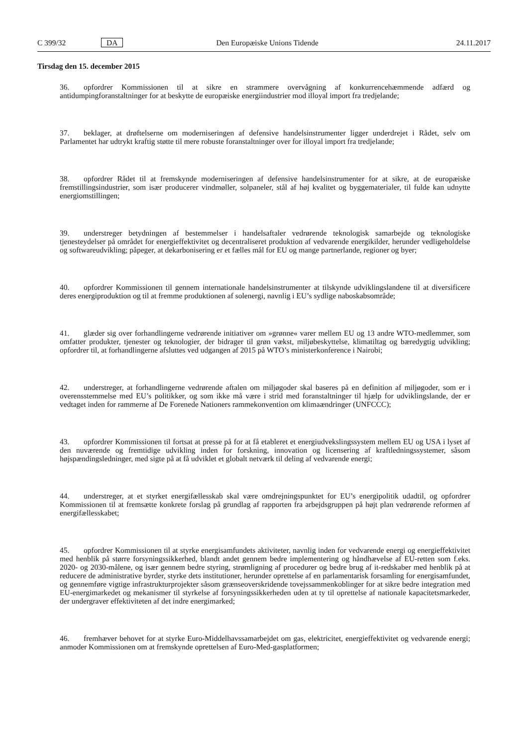C 399/32 DA Den Europæiske Unions Tidende 24.11.2017
Tirsdag den 15. december 2015
36. opfordrer Kommissionen til at sikre en strammere overvågning af konkurrencehæmmende adfærd og antidumpingforanstaltninger for at beskytte de europæiske energiindustrier mod illoyal import fra tredjelande;
37. beklager, at drøftelserne om moderniseringen af defensive handelsinstrumenter ligger underdrejet i Rådet, selv om Parlamentet har udtrykt kraftig støtte til mere robuste foranstaltninger over for illoyal import fra tredjelande;
38. opfordrer Rådet til at fremskynde moderniseringen af defensive handelsinstrumenter for at sikre, at de europæiske fremstillingsindustrier, som især producerer vindmøller, solpaneler, stål af høj kvalitet og byggematerialer, til fulde kan udnytte energiomstillingen;
39. understreger betydningen af bestemmelser i handelsaftaler vedrørende teknologisk samarbejde og teknologiske tjenesteydelser på området for energieffektivitet og decentraliseret produktion af vedvarende energikilder, herunder vedligeholdelse og softwareudvikling; påpeger, at dekarbonisering er et fælles mål for EU og mange partnerlande, regioner og byer;
40. opfordrer Kommissionen til gennem internationale handelsinstrumenter at tilskynde udviklingslandene til at diversificere deres energiproduktion og til at fremme produktionen af solenergi, navnlig i EU’s sydlige naboskabsområde;
41. glæder sig over forhandlingerne vedrørende initiativer om »grønne« varer mellem EU og 13 andre WTO-medlemmer, som omfatter produkter, tjenester og teknologier, der bidrager til grøn vækst, miljøbeskyttelse, klimatiltag og bæredygtig udvikling; opfordrer til, at forhandlingerne afsluttes ved udgangen af 2015 på WTO’s ministerkonference i Nairobi;
42. understreger, at forhandlingerne vedrørende aftalen om miljøgoder skal baseres på en definition af miljøgoder, som er i overensstemmelse med EU’s politikker, og som ikke må være i strid med foranstaltninger til hjælp for udviklingslande, der er vedtaget inden for rammerne af De Forenede Nationers rammekonvention om klimaændringer (UNFCCC);
43. opfordrer Kommissionen til fortsat at presse på for at få etableret et energiudvekslingssystem mellem EU og USA i lyset af den nuværende og fremtidige udvikling inden for forskning, innovation og licensering af kraftledningssystemer, såsom højspændingsledninger, med sigte på at få udviklet et globalt netværk til deling af vedvarende energi;
44. understreger, at et styrket energifællesskab skal være omdrejningspunktet for EU’s energipolitik udadtil, og opfordrer Kommissionen til at fremsætte konkrete forslag på grundlag af rapporten fra arbejdsgruppen på højt plan vedrørende reformen af energifællesskabet;
45. opfordrer Kommissionen til at styrke energisamfundets aktiviteter, navnlig inden for vedvarende energi og energieffektivitet med henblik på større forsyningssikkerhed, blandt andet gennem bedre implementering og håndhævelse af EU-retten som f.eks. 2020- og 2030-målene, og især gennem bedre styring, strømligning af procedurer og bedre brug af it-redskaber med henblik på at reducere de administrative byrder, styrke dets institutioner, herunder oprettelse af en parlamentarisk forsamling for energisamfundet, og gennemføre vigtige infrastrukturprojekter såsom grænseoverskridende tovejssammenkoblinger for at sikre bedre integration med EU-energimarkedet og mekanismer til styrkelse af forsyningssikkerheden uden at ty til oprettelse af nationale kapacitetsmarkeder, der undergraver effektiviteten af det indre energimarked;
46. fremhæver behovet for at styrke Euro-Middelhavssamarbejdet om gas, elektricitet, energieffektivitet og vedvarende energi; anmoder Kommissionen om at fremskynde oprettelsen af Euro-Med-gasplatformen;